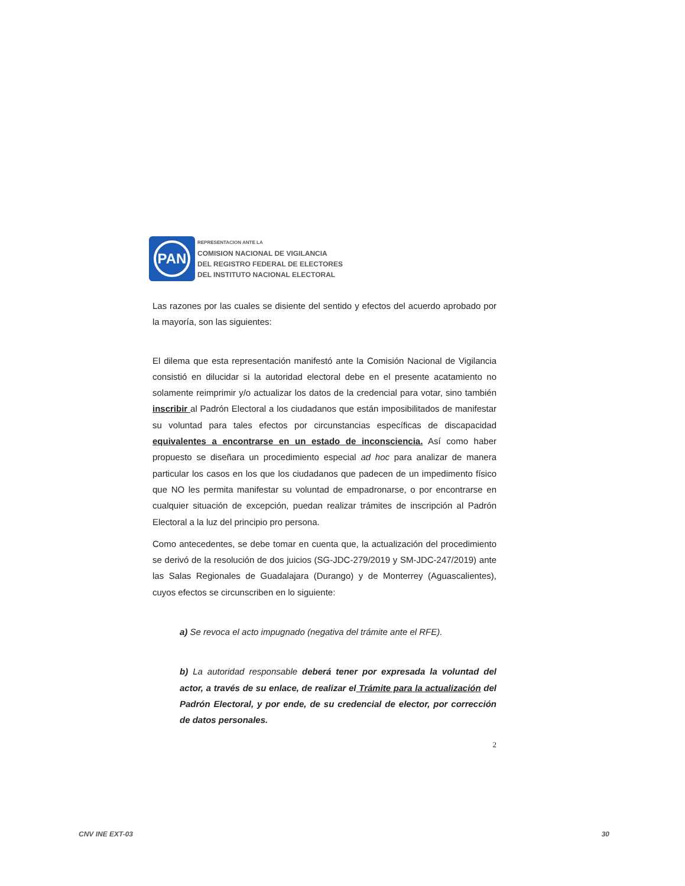PAN
REPRESENTACION ANTE LA
COMISION NACIONAL DE VIGILANCIA
DEL REGISTRO FEDERAL DE ELECTORES
DEL INSTITUTO NACIONAL ELECTORAL
Las razones por las cuales se disiente del sentido y efectos del acuerdo aprobado por la mayoría, son las siguientes:
El dilema que esta representación manifestó ante la Comisión Nacional de Vigilancia consistió en dilucidar si la autoridad electoral debe en el presente acatamiento no solamente reimprimir y/o actualizar los datos de la credencial para votar, sino también inscribir al Padrón Electoral a los ciudadanos que están imposibilitados de manifestar su voluntad para tales efectos por circunstancias específicas de discapacidad equivalentes a encontrarse en un estado de inconsciencia. Así como haber propuesto se diseñara un procedimiento especial ad hoc para analizar de manera particular los casos en los que los ciudadanos que padecen de un impedimento físico que NO les permita manifestar su voluntad de empadronarse, o por encontrarse en cualquier situación de excepción, puedan realizar trámites de inscripción al Padrón Electoral a la luz del principio pro persona.
Como antecedentes, se debe tomar en cuenta que, la actualización del procedimiento se derivó de la resolución de dos juicios (SG-JDC-279/2019 y SM-JDC-247/2019) ante las Salas Regionales de Guadalajara (Durango) y de Monterrey (Aguascalientes), cuyos efectos se circunscriben en lo siguiente:
a) Se revoca el acto impugnado (negativa del trámite ante el RFE).
b) La autoridad responsable deberá tener por expresada la voluntad del actor, a través de su enlace, de realizar el Trámite para la actualización del Padrón Electoral, y por ende, de su credencial de elector, por corrección de datos personales.
2
CNV INE EXT-03 30